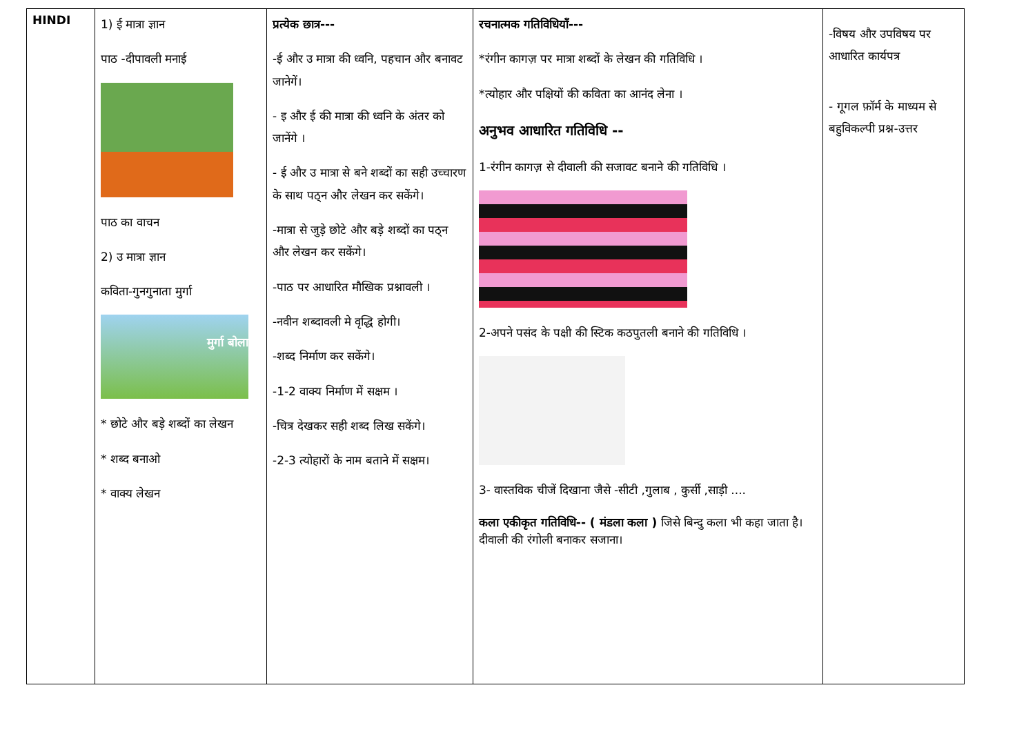| HINDI | 1) ई मात्रा ज्ञान पाठ -दीपावली मनाई पाठ का वाचन 2) उ मात्रा ज्ञान कविता-गुनगुनाता मुर्गा मुर्गा बोला * छोटे और बड़े शब्दों का लेखन * शब्द बनाओ * वाक्य लेखन | प्रत्येक छात्र--- -ई और उ मात्रा की ध्वनि, पहचान और बनावट जानेगें। - इ और ई की मात्रा की ध्वनि के अंतर को जानेंगे । - ई और उ मात्रा से बने शब्दों का सही उच्चारण के साथ पठ्न और लेखन कर सकेंगे। -मात्रा से जुड़े छोटे और बड़े शब्दों का पठ्न और लेखन कर सकेंगे। -पाठ पर आधारित मौखिक प्रश्नावली । -नवीन शब्दावली मे वृद्धि होगी। -शब्द निर्माण कर सकेंगे। -1-2 वाक्य निर्माण में सक्षम । -चित्र देखकर सही शब्द लिख सकेंगे। -2-3 त्योहारों के नाम बताने में सक्षम। | रचनात्मक गतिविधियाँ--- *रंगीन कागज़ पर मात्रा शब्दों के लेखन की गतिविधि । *त्योहार और पक्षियों की कविता का आनंद लेना । अनुभव आधारित गतिविधि -- 1-रंगीन कागज़ से दीवाली की सजावट बनाने की गतिविधि । 2-अपने पसंद के पक्षी की स्टिक कठपुतली बनाने की गतिविधि । 3- वास्तविक चीजें दिखाना जैसे -सीटी ,गुलाब , कुर्सी ,साड़ी .... कला एकीकृत गतिविधि-- ( मंडला कला ) जिसे बिन्दु कला भी कहा जाता है। दीवाली की रंगोली बनाकर सजाना। | -विषय और उपविषय पर आधारित कार्यपत्र - गूगल फ़ॉर्म के माध्यम से बहुविकल्पी प्रश्न-उत्तर |